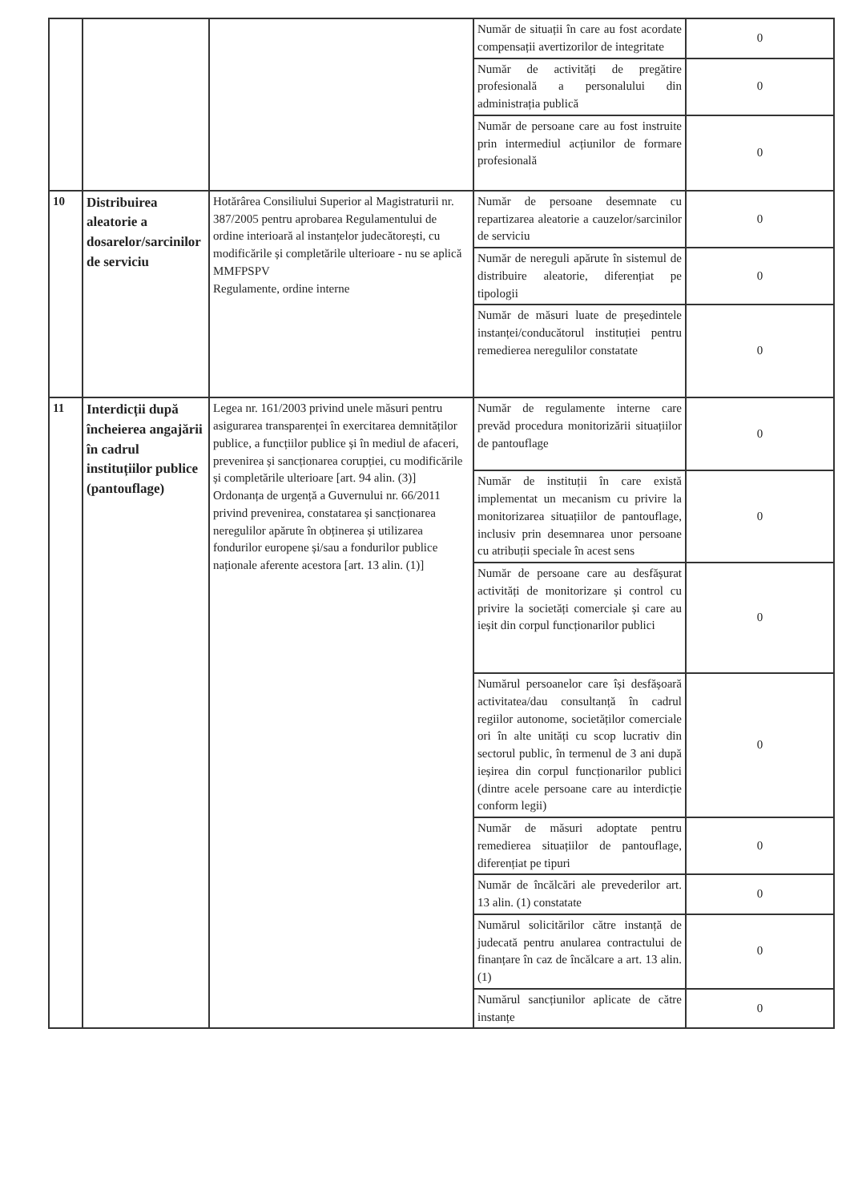| | | | Număr de situații în care au fost acordate compensații avertizorilor de integritate | 0 |
| | | | Număr de activități de pregătire profesională a personalului din administrația publică | 0 |
| | | | Număr de persoane care au fost instruite prin intermediul acțiunilor de formare profesională | 0 |
| 10 | Distribuirea aleatorie a dosarelor/sarcinilor de serviciu | Hotărârea Consiliului Superior al Magistraturii nr. 387/2005 pentru aprobarea Regulamentului de ordine interioară al instanțelor judecătorești, cu modificările și completările ulterioare - nu se aplică MMFPSPV Regulamente, ordine interne | Număr de persoane desemnate cu repartizarea aleatorie a cauzelor/sarcinilor de serviciu | 0 |
| | | | Număr de nereguli apărute în sistemul de distribuire aleatorie, diferențiat pe tipologii | 0 |
| | | | Număr de măsuri luate de președintele instanței/conducătorul instituției pentru remedierea neregulilor constatate | 0 |
| 11 | Interdicții după încheierea angajării în cadrul instituțiilor publice (pantouflage) | Legea nr. 161/2003 privind unele măsuri pentru asigurarea transparenței în exercitarea demnităților publice, a funcțiilor publice și în mediul de afaceri, prevenirea și sancționarea corupției, cu modificările și completările ulterioare [art. 94 alin. (3)] Ordonanța de urgență a Guvernului nr. 66/2011 privind prevenirea, constatarea și sancționarea neregulilor apărute în obținerea și utilizarea fondurilor europene și/sau a fondurilor publice naționale aferente acestora [art. 13 alin. (1)] | Număr de regulamente interne care prevăd procedura monitorizării situațiilor de pantouflage | 0 |
| | | | Număr de instituții în care există implementat un mecanism cu privire la monitorizarea situațiilor de pantouflage, inclusiv prin desemnarea unor persoane cu atribuții speciale în acest sens | 0 |
| | | | Număr de persoane care au desfășurat activități de monitorizare și control cu privire la societăți comerciale și care au ieșit din corpul funcționarilor publici | 0 |
| | | | Numărul persoanelor care își desfășoară activitatea/dau consultanță în cadrul regiilor autonome, societăților comerciale ori în alte unități cu scop lucrativ din sectorul public, în termenul de 3 ani după ieșirea din corpul funcționarilor publici (dintre acele persoane care au interdicție conform legii) | 0 |
| | | | Număr de măsuri adoptate pentru remedierea situațiilor de pantouflage, diferențiat pe tipuri | 0 |
| | | | Număr de încălcări ale prevederilor art. 13 alin. (1) constatate | 0 |
| | | | Numărul solicitărilor către instanță de judecată pentru anularea contractului de finanțare în caz de încălcare a art. 13 alin. (1) | 0 |
| | | | Numărul sancțiunilor aplicate de către instanțe | 0 |